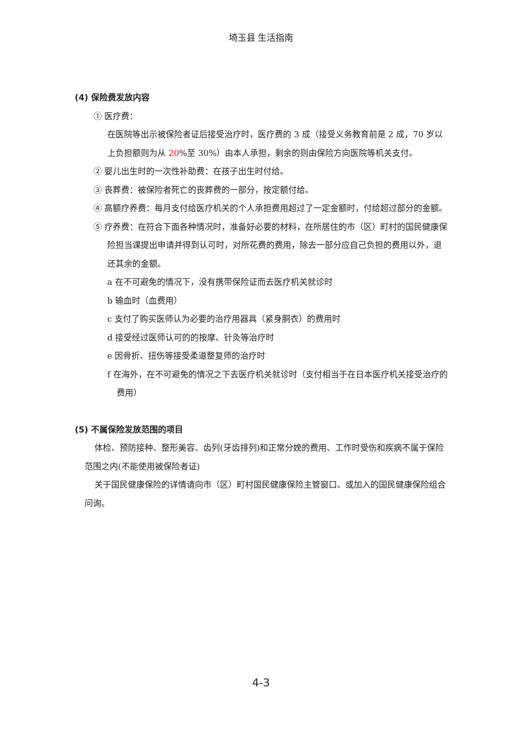埼玉县 生活指南
(4) 保险费发放内容
① 医疗费：
在医院等出示被保险者证后接受治疗时，医疗费的 3 成（接受义务教育前是 2 成，70 岁以上负担额则为从 20%至 30%）由本人承担，剩余的则由保险方向医院等机关支付。
② 婴儿出生时的一次性补助费：在孩子出生时付给。
③ 丧葬费：被保险者死亡的丧葬费的一部分，按定额付给。
④ 高额疗养费：每月支付给医疗机关的个人承担费用超过了一定金额时，付给超过部分的金额。
⑤ 疗养费：在符合下面各种情况时，准备好必要的材料，在所居住的市（区）町村的国民健康保险担当课提出申请并得到认可时，对所花费的费用，除去一部分应自己负担的费用以外，退还其余的金额。
a 在不可避免的情况下，没有携带保险证而去医疗机关就诊时
b 输血时（血费用）
c 支付了购买医师认为必要的治疗用器具（紧身胴衣）的费用时
d 接受经过医师认可的的按摩、针灸等治疗时
e 因骨折、扭伤等接受柔道整复师的治疗时
f 在海外，在不可避免的情况之下去医疗机关就诊时（支付相当于在日本医疗机关接受治疗的费用）
(5) 不属保险发放范围的项目
体检、预防接种、整形美容、齿列(牙齿排列)和正常分娩的费用、工作时受伤和疾病不属于保险范围之内(不能使用被保险者证)
关于国民健康保险的详情请向市（区）町村国民健康保险主管窗口、或加入的国民健康保险组合问询。
4-3